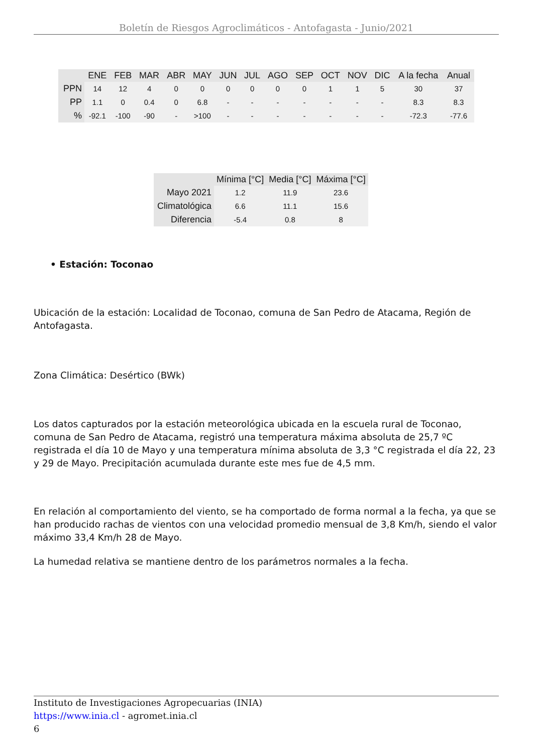Boletín de Riesgos Agroclimáticos - Antofagasta - Junio/2021
| | ENE | FEB | MAR | ABR | MAY | JUN | JUL | AGO | SEP | OCT | NOV | DIC | A la fecha | Anual |
| --- | --- | --- | --- | --- | --- | --- | --- | --- | --- | --- | --- | --- | --- | --- |
| PPN | 14 | 12 | 4 | 0 | 0 | 0 | 0 | 0 | 0 | 1 | 1 | 5 | 30 | 37 |
| PP | 1.1 | 0 | 0.4 | 0 | 6.8 | - | - | - | - | - | - | - | 8.3 | 8.3 |
| % | -92.1 | -100 | -90 | - | >100 | - | - | - | - | - | - | - | -72.3 | -77.6 |
| | Mínima [°C] | Media [°C] | Máxima [°C] |
| --- | --- | --- | --- |
| Mayo 2021 | 1.2 | 11.9 | 23.6 |
| Climatológica | 6.6 | 11.1 | 15.6 |
| Diferencia | -5.4 | 0.8 | 8 |
• Estación: Toconao
Ubicación de la estación: Localidad de Toconao, comuna de San Pedro de Atacama, Región de Antofagasta.
Zona Climática: Desértico (BWk)
Los datos capturados por la estación meteorológica ubicada en la escuela rural de Toconao, comuna de San Pedro de Atacama, registró una temperatura máxima absoluta de 25,7 ºC registrada el día 10 de Mayo y una temperatura mínima absoluta de 3,3 °C registrada el día 22, 23 y 29 de Mayo. Precipitación acumulada durante este mes fue de 4,5 mm.
En relación al comportamiento del viento, se ha comportado de forma normal a la fecha, ya que se han producido rachas de vientos con una velocidad promedio mensual de 3,8 Km/h, siendo el valor máximo 33,4 Km/h 28 de Mayo.
La humedad relativa se mantiene dentro de los parámetros normales a la fecha.
Instituto de Investigaciones Agropecuarias (INIA)
https://www.inia.cl - agromet.inia.cl
6